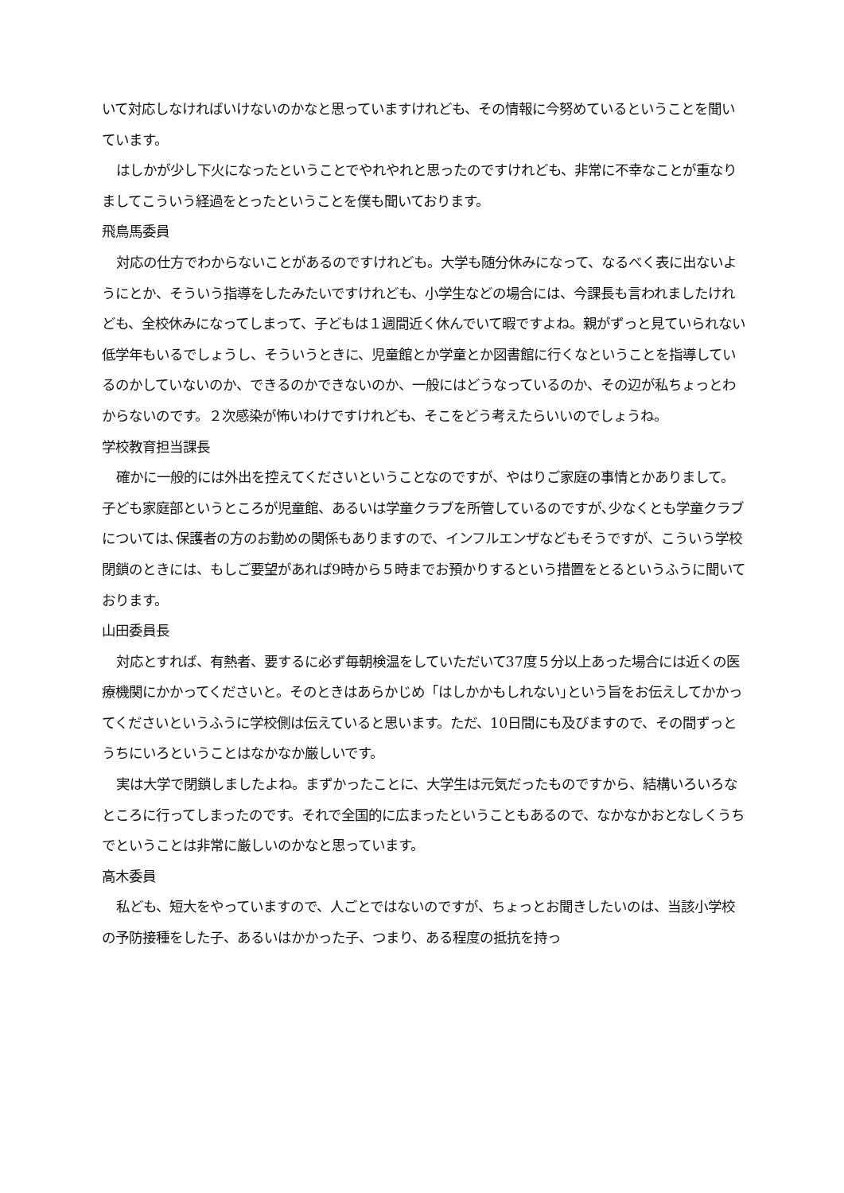いて対応しなければいけないのかなと思っていますけれども、その情報に今努めているということを聞いています。
はしかが少し下火になったということでやれやれと思ったのですけれども、非常に不幸なことが重なりましてこういう経過をとったということを僕も聞いております。
飛鳥馬委員
対応の仕方でわからないことがあるのですけれども。大学も随分休みになって、なるべく表に出ないようにとか、そういう指導をしたみたいですけれども、小学生などの場合には、今課長も言われましたけれども、全校休みになってしまって、子どもは１週間近く休んでいて暇ですよね。親がずっと見ていられない低学年もいるでしょうし、そういうときに、児童館とか学童とか図書館に行くなということを指導しているのかしていないのか、できるのかできないのか、一般にはどうなっているのか、その辺が私ちょっとわからないのです。２次感染が怖いわけですけれども、そこをどう考えたらいいのでしょうね。
学校教育担当課長
確かに一般的には外出を控えてくださいということなのですが、やはりご家庭の事情とかありまして。子ども家庭部というところが児童館、あるいは学童クラブを所管しているのですが､少なくとも学童クラブについては､保護者の方のお勤めの関係もありますので、インフルエンザなどもそうですが、こういう学校閉鎖のときには、もしご要望があれば9時から５時までお預かりするという措置をとるというふうに聞いております。
山田委員長
対応とすれば、有熱者、要するに必ず毎朝検温をしていただいて37度５分以上あった場合には近くの医療機関にかかってくださいと。そのときはあらかじめ「はしかかもしれない｣という旨をお伝えしてかかってくださいというふうに学校側は伝えていると思います。ただ、10日間にも及びますので、その間ずっとうちにいろということはなかなか厳しいです。
実は大学で閉鎖しましたよね。まずかったことに、大学生は元気だったものですから、結構いろいろなところに行ってしまったのです。それで全国的に広まったということもあるので、なかなかおとなしくうちでということは非常に厳しいのかなと思っています。
高木委員
私ども、短大をやっていますので、人ごとではないのですが、ちょっとお聞きしたいのは、当該小学校の予防接種をした子、あるいはかかった子、つまり、ある程度の抵抗を持っ